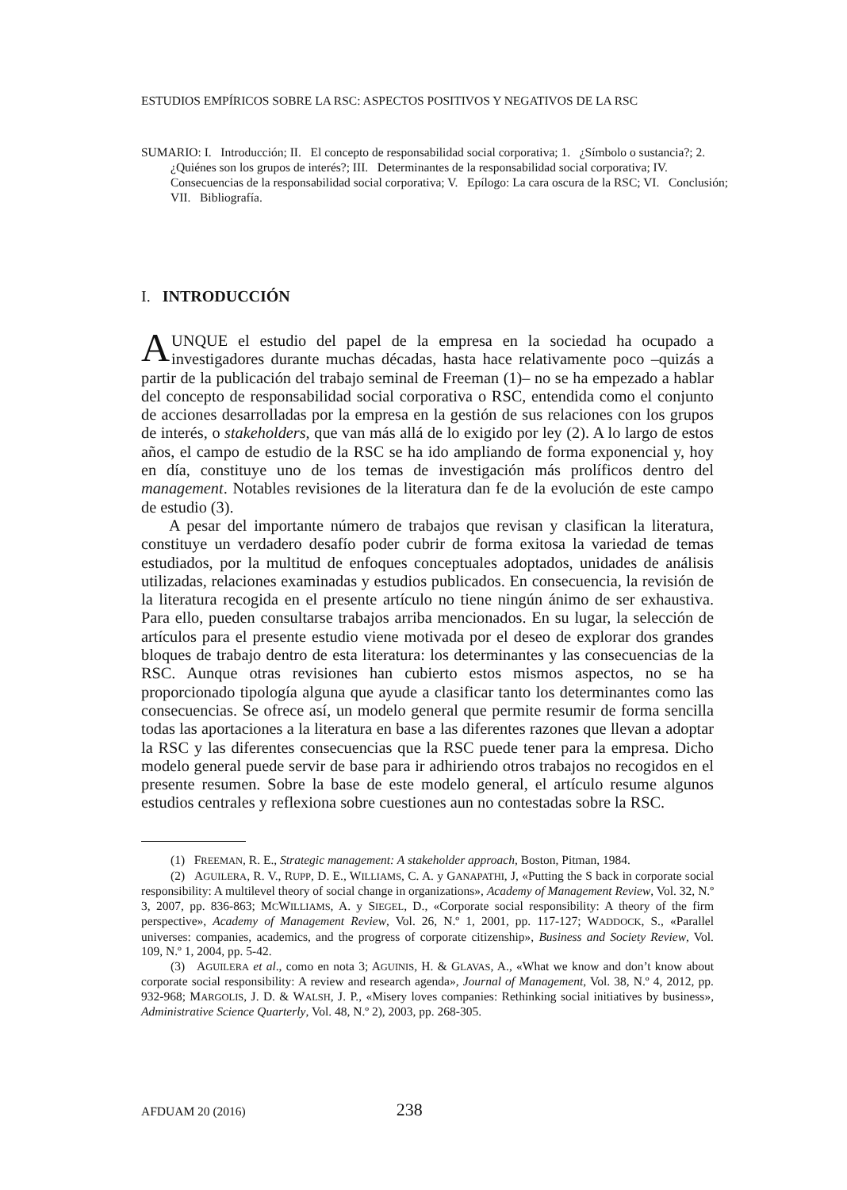ESTUDIOS EMPÍRICOS SOBRE LA RSC: ASPECTOS POSITIVOS Y NEGATIVOS DE LA RSC
SUMARIO: I. Introducción; II. El concepto de responsabilidad social corporativa; 1. ¿Símbolo o sustancia?; 2. ¿Quiénes son los grupos de interés?; III. Determinantes de la responsabilidad social corporativa; IV. Consecuencias de la responsabilidad social corporativa; V. Epílogo: La cara oscura de la RSC; VI. Conclusión; VII. Bibliografía.
I. INTRODUCCIÓN
AUNQUE el estudio del papel de la empresa en la sociedad ha ocupado a investigadores durante muchas décadas, hasta hace relativamente poco –quizás a partir de la publicación del trabajo seminal de Freeman (1)– no se ha empezado a hablar del concepto de responsabilidad social corporativa o RSC, entendida como el conjunto de acciones desarrolladas por la empresa en la gestión de sus relaciones con los grupos de interés, o stakeholders, que van más allá de lo exigido por ley (2). A lo largo de estos años, el campo de estudio de la RSC se ha ido ampliando de forma exponencial y, hoy en día, constituye uno de los temas de investigación más prolíficos dentro del management. Notables revisiones de la literatura dan fe de la evolución de este campo de estudio (3).
A pesar del importante número de trabajos que revisan y clasifican la literatura, constituye un verdadero desafío poder cubrir de forma exitosa la variedad de temas estudiados, por la multitud de enfoques conceptuales adoptados, unidades de análisis utilizadas, relaciones examinadas y estudios publicados. En consecuencia, la revisión de la literatura recogida en el presente artículo no tiene ningún ánimo de ser exhaustiva. Para ello, pueden consultarse trabajos arriba mencionados. En su lugar, la selección de artículos para el presente estudio viene motivada por el deseo de explorar dos grandes bloques de trabajo dentro de esta literatura: los determinantes y las consecuencias de la RSC. Aunque otras revisiones han cubierto estos mismos aspectos, no se ha proporcionado tipología alguna que ayude a clasificar tanto los determinantes como las consecuencias. Se ofrece así, un modelo general que permite resumir de forma sencilla todas las aportaciones a la literatura en base a las diferentes razones que llevan a adoptar la RSC y las diferentes consecuencias que la RSC puede tener para la empresa. Dicho modelo general puede servir de base para ir adhiriendo otros trabajos no recogidos en el presente resumen. Sobre la base de este modelo general, el artículo resume algunos estudios centrales y reflexiona sobre cuestiones aun no contestadas sobre la RSC.
(1) FREEMAN, R. E., Strategic management: A stakeholder approach, Boston, Pitman, 1984.
(2) AGUILERA, R. V., RUPP, D. E., WILLIAMS, C. A. y GANAPATHI, J, «Putting the S back in corporate social responsibility: A multilevel theory of social change in organizations», Academy of Management Review, Vol. 32, N.º 3, 2007, pp. 836-863; MCWILLIAMS, A. y SIEGEL, D., «Corporate social responsibility: A theory of the firm perspective», Academy of Management Review, Vol. 26, N.º 1, 2001, pp. 117-127; WADDOCK, S., «Parallel universes: companies, academics, and the progress of corporate citizenship», Business and Society Review, Vol. 109, N.º 1, 2004, pp. 5-42.
(3) AGUILERA et al., como en nota 3; AGUINIS, H. & GLAVAS, A., «What we know and don’t know about corporate social responsibility: A review and research agenda», Journal of Management, Vol. 38, N.º 4, 2012, pp. 932-968; MARGOLIS, J. D. & WALSH, J. P., «Misery loves companies: Rethinking social initiatives by business», Administrative Science Quarterly, Vol. 48, N.º 2), 2003, pp. 268-305.
AFDUAM 20 (2016) 238